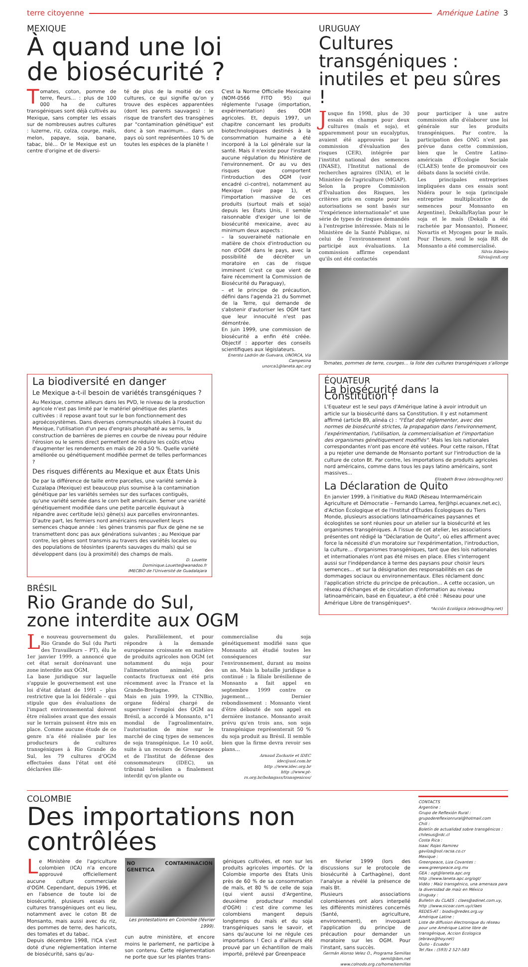terre citoyenne Amérique Latine 3
MEXIQUE
À quand une loi
de biosécurité ?
Tomates, coton, pomme de terre, fleurs… : plus de 100 000 ha de cultures transgéniques sont déjà cultivés au Mexique, sans compter les essais sur de nombreuses autres cultures : luzerne, riz, colza, courge, maïs, melon, papaye, soja, banane, tabac, blé… Or le Mexique est un centre d'origine et de diversi-
té de plus de la moitié de ces cultures, ce qui signifie qu'on y trouve des espèces apparentées (dont les parents sauvages) : le risque de transfert des transgènes par "contamination génétique" est donc à son maximum… dans un pays où sont représentées 10 % de toutes les espèces de la planète !
C'est la Norme Officielle Mexicaine (NOM-0566 FITO 95) qui réglemente l'usage (importation, expérimentation) des OGM agricoles. Et, depuis 1997, un chapitre concernant les produits biotechnologiques destinés à la consommation humaine a été incorporé à la Loi générale sur la santé. Mais il n'existe pour l'instant aucune régulation du Ministère de l'environnement. Or au vu des risques que comportent l'introduction des OGM (voir encadré ci-contre), notamment au Mexique (voir page 1), et l'importation massive de ces produits (surtout maïs et soja) depuis les États Unis, il semble raisonnable d'exiger une loi de biosécurité mexicaine, avec au minimum deux aspects :
– la souveraineté nationale en matière de choix d'introduction ou non d'OGM dans le pays, avec la possibilité de décréter un moratoire en cas de risque imminent (c'est ce que vient de faire récemment la Commission de Biosécurité du Paraguay),
– et le principe de précaution, défini dans l'agenda 21 du Sommet de la Terre, qui demande de s'abstenir d'autoriser les OGM tant que leur innocuité n'est pas démontrée.
En juin 1999, une commission de biosécurité a enfin été créée. Objectif : apporter des conseils scientifiques aux législateurs.
Enersto Ladrón de Guevara, UNORCA, Via Campesina
unorca1@laneta.apc.org
URUGUAY
Cultures transgéniques : inutiles et peu sûres !
Jusque fin 1998, plus de 30 essais en champs pour deux cultures (maïs et soja), et apparemment pour un eucalyptus, avaient été approuvés par la commission d'évaluation des risques (CER), intégrée par l'institut national des semences (INASE), l'Institut national de recherches agraires (INIA), et le Ministère de l'agriculture (MGAP).
Selon la propre Commission d'Évaluation des Risques, les critères pris en compte pour les autorisations se sont basés sur "l'expérience internationale" et une série de types de risques demandés à l'entreprise intéressée. Mais ni le Ministère de la Santé Publique, ni celui de l'environnement n'ont participé aux évaluations. La commission affirme cependant qu'ils ont été contactés
pour participer à une autre commission afin d'élaborer une loi générale sur les produits transgéniques. Par contre, la participation des ONG n'est pas prévue dans cette commission, bien que le Centre Latino-américain d'Écologie Sociale (CLAES) tente de promouvoir ces débats dans la société civile.
Les principales entreprises impliquées dans ces essais sont Nidéra pour le soja (principale entreprise multiplicatrice de semences pour Monsanto en Argentine), Dekalb/Raylan pour le soja et le maïs (Dekalb a été rachetée par Monsanto), Pioneer, Novartis et Mycogen pour le maïs. Pour l'heure, seul le soja RR de Monsanto a été commercialisé.
Silvia Ribeiro
Silvia@rafi.org
Tomates, pommes de terre, courges… la liste des cultures transgéniques s'allonge
La biodiversité en danger
Le Mexique a-t-il besoin de variétés transgéniques ?
Au Mexique, comme ailleurs dans les PVD, le niveau de la production agricole n'est pas limité par le matériel génétique des plantes cultivées : il repose avant tout sur le bon fonctionnement des agroécosystèmes. Dans diverses communautés situées à l'ouest du Mexique, l'utilisation d'un peu d'engrais phosphaté au semis, la construction de barrières de pierres en courbe de niveau pour réduire l'érosion ou le semis direct permettent de réduire les coûts et/ou d'augmenter les rendements en maïs de 20 a 50 %. Quelle variété améliorée ou génétiquement modifiée permet de telles performances ?
Des risques différents au Mexique et aux États Unis
De par la différence de taille entre parcelles, une variété semée à Cuzalapa (Mexique) est beaucoup plus soumise à la contamination génétique par les variétés semées sur des surfaces contiguës, qu'une variété semée dans le corn belt américain. Semer une variété génétiquement modifiée dans une petite parcelle équivaut à répandre avec certitude le(s) gène(s) aux parcelles environnantes.
D'autre part, les fermiers nord américains renouvellent leurs semences chaque année : les gènes transmis par flux de gène ne se transmettent donc pas aux générations suivantes ; au Mexique par contre, les gènes sont transmis au travers des variétés locales ou des populations de téosintes (parents sauvages du maïs) qui se développent dans (ou à proximité) des champs de maïs.
D. Louette
Dominique.Louette@wanadoo.fr
IMECBIO de l'Université de Guadalajara
BRÉSIL
Rio Grande do Sul,
zone interdite aux OGM
Le nouveau gouvernement du Rio Grande do Sul (du Parti des Travailleurs – PT), élu le 1er janvier 1999, a annoncé que cet état serait dorénavant une zone interdite aux OGM.
La base juridique sur laquelle s'appuie le gouvernement est une loi d'état datant de 1991 – plus restrictive que la loi fédérale – qui stipule que des évaluations de l'impact environnemental doivent être réalisées avant que des essais sur le terrain puissent être mis en place. Comme aucune étude de ce genre n'a été réalisée par les producteurs de cultures transgéniques à Rio Grande do Sul, les 79 cultures d'OGM effectuées dans l'état ont été déclarées illé-
gales. Parallèlement, et pour répondre à la demande européenne croissante en matière de produits agricoles non OGM (et notamment du soja pour l'alimentation animale), des contacts fructueux ont été pris récemment avec la France et la Grande-Bretagne.
Mais en juin 1999, la CTNBio, organe fédéral chargé de superviser l'emploi des OGM au Brésil, a accordé à Monsanto, n°1 mondial de l'agroalimentaire, l'autorisation de mise sur le marché de cinq types de semences de soja transgénique. Le 10 août, suite à un recours de Greenpeace et de l'Institut de défense des consommateurs (IDEC), un tribunal brésilien a finalement interdit qu'on plante ou
commercialise du soja génétiquement modifié sans que Monsanto ait étudié toutes les conséquences sur l'environnement, durant au moins un an. Mais la bataille juridique a continué : la filiale brésilienne de Monsanto a fait appel en septembre 1999 contre ce jugement… Dernier rebondissement : Monsanto vient d'être débouté de son appel en dernière instance. Monsanto avait prévu qu'en trois ans, son soja transgénique représenterait 50 % du soja produit au Brésil. Il semble bien que la firme devra revoir ses plans…
Arnaud Zacharie et IDEC
idec@uol.com.br
http ://www.idec.org.br
http ://www.pt-rs.org.br/bohngass/transgenicos/
ÉQUATEUR
La biosécurité dans la Constitution !
L'Equateur est le seul pays d'Amérique latine à avoir introduit un article sur la biosécurité dans sa Constitution. Il y est notamment affirmé (article 89, alinéa c) : "l'État doit réglementer, avec des normes de biosécurité strictes, la propagation dans l'environnement, l'expérimentation, l'utilisation, la commercialisation et l'importation des organismes génétiquement modifiés". Mais les lois nationales correspondantes n'ont pas encore été votées. Pour cette raison, l'État a pu rejeter une demande de Monsanto portant sur l'introduction de la culture de coton Bt. Par contre, les importations de produits agricoles nord américains, comme dans tous les pays latino américains, sont massives…
Elisabeth Bravo (ebravo@hoy.net)
La Déclaration de Quito
En janvier 1999, à l'initiative du RIAD (Réseau Intermaméricain Agriculture et Démocratie – Fernando Larrea, fer@hpi.ecuanex.net.ec), d'Action Écologique et de l'Institut d'Études Écologiques du Tiers Monde, plusieurs associations latinoaméricaines paysannes et écologistes se sont réunies pour un atelier sur la biosécurité et les organismes transgéniques. A l'issue de cet atelier, les associations présentes ont rédigé la "Déclaration de Quito", où elles affirment avec force la nécessité d'un moratoire sur l'expérimentation, l'introduction, la culture… d'organismes transgéniques, tant que des lois nationales et internationales n'ont pas été mises en place. Elles s'interrogent aussi sur l'indépendance à terme des paysans pour choisir leurs semences… et sur la désignation des responsabilités en cas de dommages sociaux ou environnementaux. Elles réclament donc l'application stricte du principe de précaution… A cette occasion, un réseau d'échanges et de circulation d'information au niveau latinoaméricain, basé en Équateur, a été créé : Réseau pour une Amérique Libre de transgéniques*.
*Acción Ecológica (ebravo@hoy.net)
COLOMBIE
Des importations non contrôlées
Le Ministère de l'agriculture colombien (ICA) n'a encore approuvé officiellement aucune culture commerciale d'OGM. Cependant, depuis 1996, et en l'absence de toute loi de biosécurité, plusieurs essais de cultures transgéniques ont eu lieu, notamment avec le coton Bt de Monsanto, mais aussi avec du riz, des pommes de terre, des haricots, des tomates et du tabac.
Depuis décembre 1998, l'ICA s'est doté d'une réglementation interne de biosécurité, sans qu'au-
NO CONTAMINACION GENETICA
Les protestations en Colombie (février 1999).
cun autre ministère, et encore moins le parlement, ne participe à son contenu. Cette réglementation ne porte que sur les plantes trans-
géniques cultivées, et non sur les produits agricoles importés. Or la Colombie importe des États Unis près de 60 % de sa consommation de maïs, et 80 % de celle de soja (qui vient aussi d'Argentine, deuxième producteur mondial d'OGM) : c'est dire comme les colombiens mangent depuis longtemps du maïs et du soja transgéniques sans le savoir, et sans qu'aucune loi ne régule ces importations ! Ceci a d'ailleurs été prouvé par un échantillon de maïs importé, prélevé par Greenpeace
en février 1999 (lors des discussions sur le protocole de biosécurité à Carthagène), dont l'analyse a révélé la présence de maïs Bt.
Plusieurs associations colombiennes ont alors interpellé les différents ministères concernés (Santé, agriculture, environnement), en invoquant l'application du principe de précaution pour demander un moratoire sur les OGM. Pour l'instant, sans succès.
Germán Alonso Velez O., Programa Semillas
semil@ibm.net
www.colnodo.org.co/home/semillas
CONTACTS
Argentine :
Grupo de Reflexión Rural :
grupodereflexionrural@hotmail.com
Chili :
Boletín de actualidad sobre transgénicos :
chilesus@rdc.cl
Costa Rica :
Isaac Rojas Ramirez
gavilza@sol.racsa.co.cr
Mexique :
Greenpeace, Liza Covantes :
www.greenpeace.org.mx
GEA : ogt@laneta.apc.org
http ://www.laneta.apc.org/ogt/
Vidéo : Maíz transgénico, una amenaza para la diversidad de maíz en México
Uruguay :
Bulletin du CLAES : claes@adinet.com.uy,
http ://www.sicoar.com.uy/claes
REDES-AT : biodiv@redes.org.uy
Amérique Latine :
Liste de diffusion électronique du réseau pour une Amérique Latine libre de transgénique, Accion Ecologica (ebravo@hoy.net)
Quito - Ecuador
Tel /fax : (593) 2 527-583